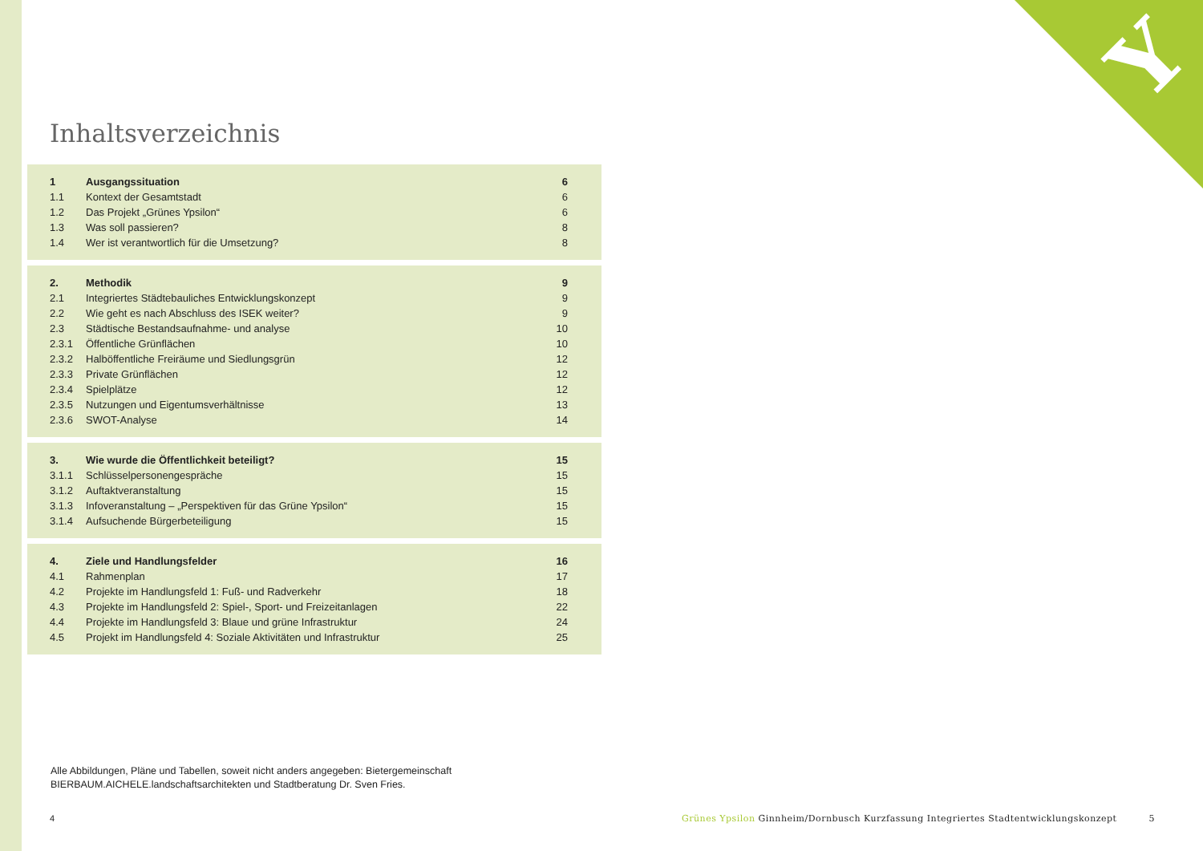Y
Inhaltsverzeichnis
| 1 | Ausgangssituation | 6 |
| 1.1 | Kontext der Gesamtstadt | 6 |
| 1.2 | Das Projekt „Grünes Ypsilon“ | 6 |
| 1.3 | Was soll passieren? | 8 |
| 1.4 | Wer ist verantwortlich für die Umsetzung? | 8 |
| 2. | Methodik | 9 |
| 2.1 | Integriertes Städtebauliches Entwicklungskonzept | 9 |
| 2.2 | Wie geht es nach Abschluss des ISEK weiter? | 9 |
| 2.3 | Städtische Bestandsaufnahme- und analyse | 10 |
| 2.3.1 | Öffentliche Grünflächen | 10 |
| 2.3.2 | Halböffentliche Freiräume und Siedlungsgrün | 12 |
| 2.3.3 | Private Grünflächen | 12 |
| 2.3.4 | Spielplätze | 12 |
| 2.3.5 | Nutzungen und Eigentumsverhältnisse | 13 |
| 2.3.6 | SWOT-Analyse | 14 |
| 3. | Wie wurde die Öffentlichkeit beteiligt? | 15 |
| 3.1.1 | Schlüsselpersonengespräche | 15 |
| 3.1.2 | Auftaktveranstaltung | 15 |
| 3.1.3 | Infoveranstaltung – „Perspektiven für das Grüne Ypsilon“ | 15 |
| 3.1.4 | Aufsuchende Bürgerbeteiligung | 15 |
| 4. | Ziele und Handlungsfelder | 16 |
| 4.1 | Rahmenplan | 17 |
| 4.2 | Projekte im Handlungsfeld 1: Fuß- und Radverkehr | 18 |
| 4.3 | Projekte im Handlungsfeld 2: Spiel-, Sport- und Freizeitanlagen | 22 |
| 4.4 | Projekte im Handlungsfeld 3: Blaue und grüne Infrastruktur | 24 |
| 4.5 | Projekt im Handlungsfeld 4: Soziale Aktivitäten und Infrastruktur | 25 |
Alle Abbildungen, Pläne und Tabellen, soweit nicht anders angegeben: Bietergemeinschaft
BIERBAUM.AICHELE.landschaftsarchitekten und Stadtberatung Dr. Sven Fries.
4
Grünes Ypsilon Ginnheim/Dornbusch Kurzfassung Integriertes Stadtentwicklungskonzept 5